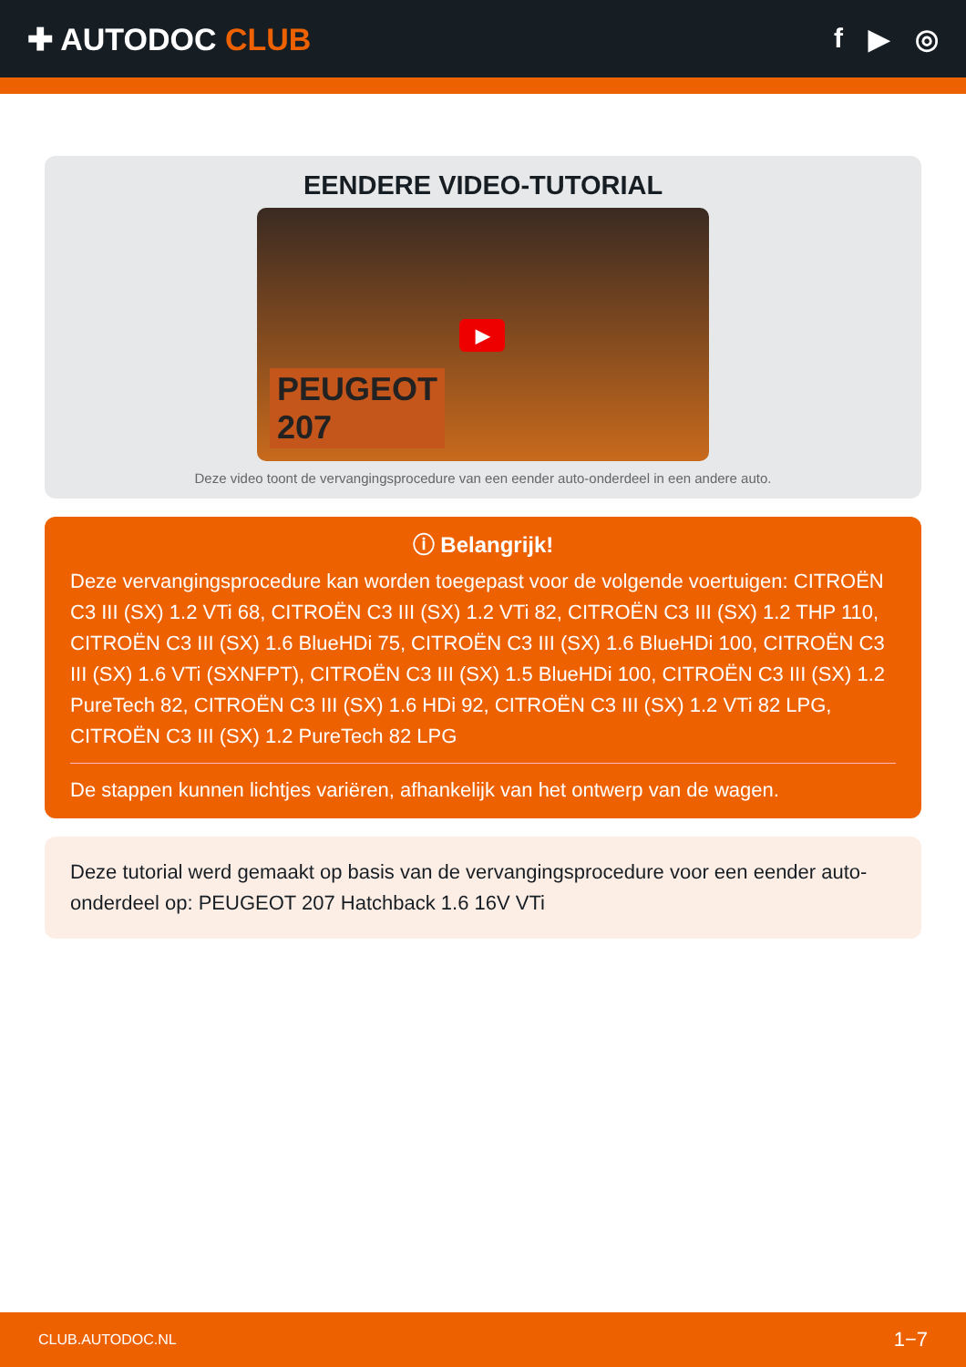✚ AUTODOC CLUB f ▶ ◎
EENDERE VIDEO-TUTORIAL
▶
PEUGEOT
207
Deze video toont de vervangingsprocedure van een eender auto-onderdeel in een andere auto.
ⓘ Belangrijk!
Deze vervangingsprocedure kan worden toegepast voor de volgende voertuigen: CITROËN C3 III (SX) 1.2 VTi 68, CITROËN C3 III (SX) 1.2 VTi 82, CITROËN C3 III (SX) 1.2 THP 110, CITROËN C3 III (SX) 1.6 BlueHDi 75, CITROËN C3 III (SX) 1.6 BlueHDi 100, CITROËN C3 III (SX) 1.6 VTi (SXNFPT), CITROËN C3 III (SX) 1.5 BlueHDi 100, CITROËN C3 III (SX) 1.2 PureTech 82, CITROËN C3 III (SX) 1.6 HDi 92, CITROËN C3 III (SX) 1.2 VTi 82 LPG, CITROËN C3 III (SX) 1.2 PureTech 82 LPG
De stappen kunnen lichtjes variëren, afhankelijk van het ontwerp van de wagen.
Deze tutorial werd gemaakt op basis van de vervangingsprocedure voor een eender auto-onderdeel op: PEUGEOT 207 Hatchback 1.6 16V VTi
CLUB.AUTODOC.NL 1−7